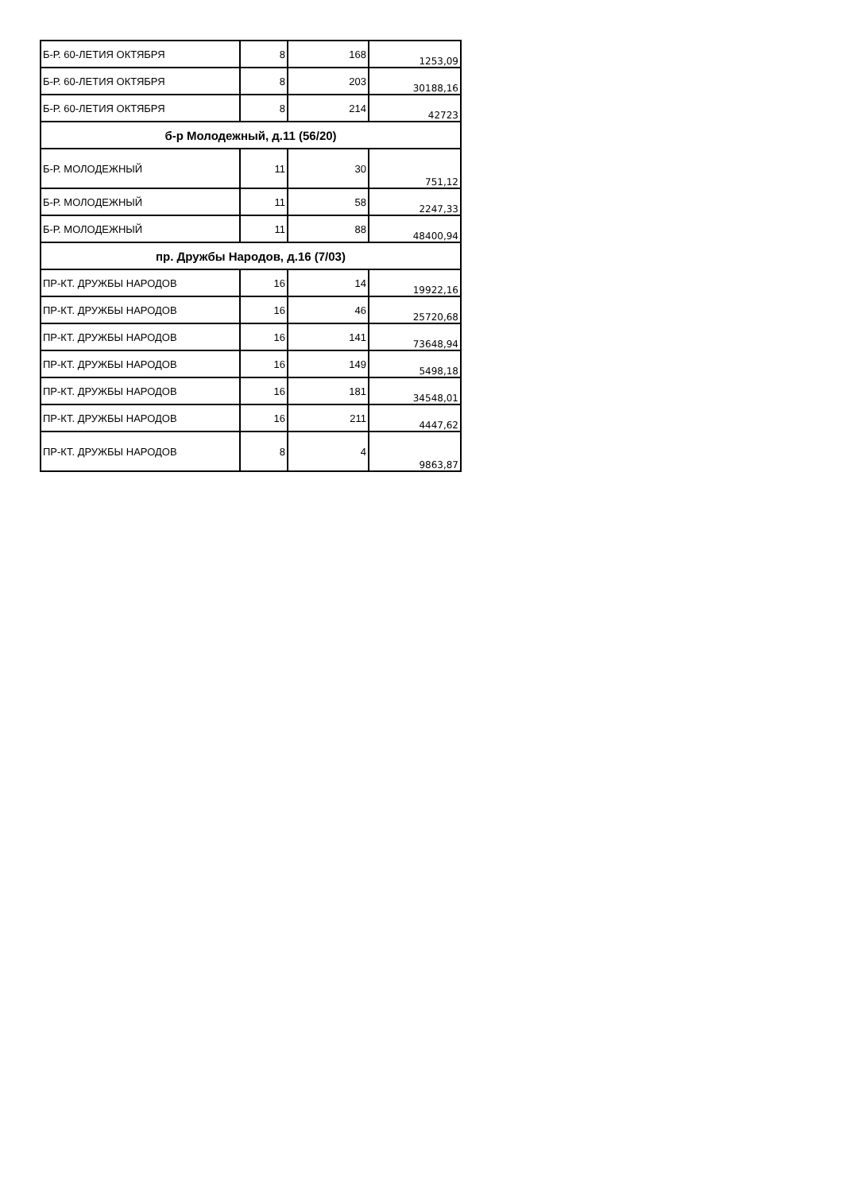| Б-Р. 60-ЛЕТИЯ ОКТЯБРЯ | 8 | 168 | 1253,09 |
| Б-Р. 60-ЛЕТИЯ ОКТЯБРЯ | 8 | 203 | 30188,16 |
| Б-Р. 60-ЛЕТИЯ ОКТЯБРЯ | 8 | 214 | 42723 |
| б-р Молодежный, д.11 (56/20) | | | |
| Б-Р. МОЛОДЕЖНЫЙ | 11 | 30 | 751,12 |
| Б-Р. МОЛОДЕЖНЫЙ | 11 | 58 | 2247,33 |
| Б-Р. МОЛОДЕЖНЫЙ | 11 | 88 | 48400,94 |
| пр. Дружбы Народов, д.16 (7/03) | | | |
| ПР-КТ. ДРУЖБЫ НАРОДОВ | 16 | 14 | 19922,16 |
| ПР-КТ. ДРУЖБЫ НАРОДОВ | 16 | 46 | 25720,68 |
| ПР-КТ. ДРУЖБЫ НАРОДОВ | 16 | 141 | 73648,94 |
| ПР-КТ. ДРУЖБЫ НАРОДОВ | 16 | 149 | 5498,18 |
| ПР-КТ. ДРУЖБЫ НАРОДОВ | 16 | 181 | 34548,01 |
| ПР-КТ. ДРУЖБЫ НАРОДОВ | 16 | 211 | 4447,62 |
| ПР-КТ. ДРУЖБЫ НАРОДОВ | 8 | 4 | 9863,87 |